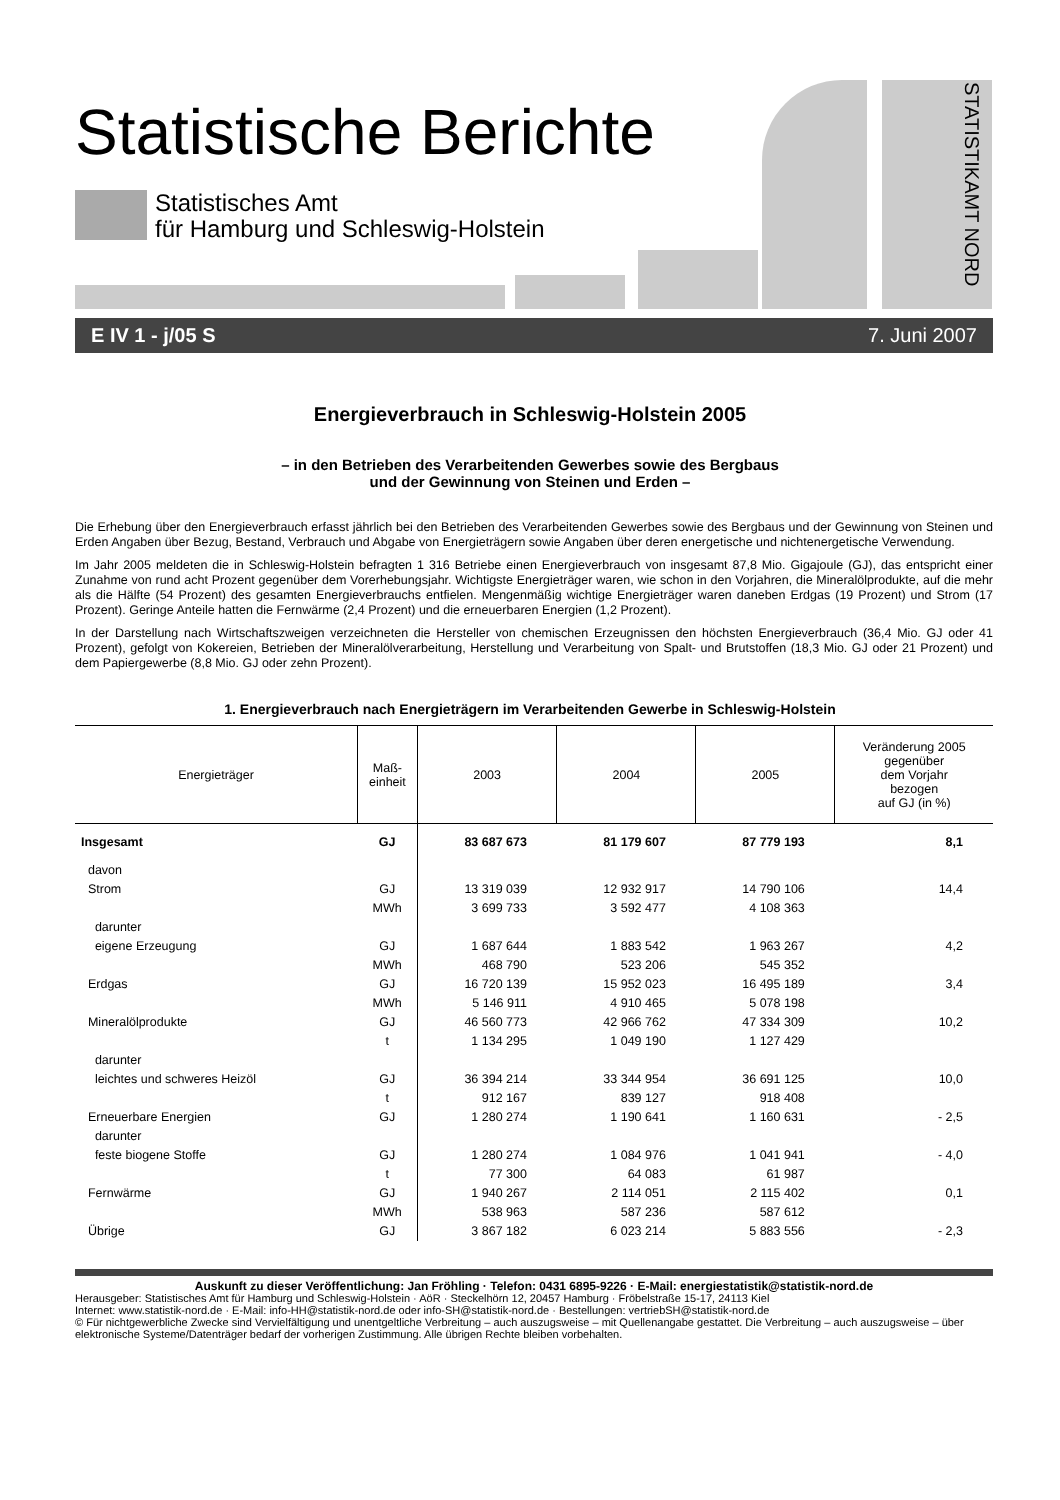Statistische Berichte
Statistisches Amt
für Hamburg und Schleswig-Holstein
STATISTIKAMT NORD
E IV 1 - j/05 S 7. Juni 2007
Energieverbrauch in Schleswig-Holstein 2005
– in den Betrieben des Verarbeitenden Gewerbes sowie des Bergbaus
und der Gewinnung von Steinen und Erden –
Die Erhebung über den Energieverbrauch erfasst jährlich bei den Betrieben des Verarbeitenden Gewerbes sowie des Bergbaus und der Gewinnung von Steinen und Erden Angaben über Bezug, Bestand, Verbrauch und Abgabe von Energieträgern sowie Angaben über deren energetische und nichtenergetische Verwendung.
Im Jahr 2005 meldeten die in Schleswig-Holstein befragten 1 316 Betriebe einen Energieverbrauch von insgesamt 87,8 Mio. Gigajoule (GJ), das entspricht einer Zunahme von rund acht Prozent gegenüber dem Vorerhebungsjahr. Wichtigste Energieträger waren, wie schon in den Vorjahren, die Mineralölprodukte, auf die mehr als die Hälfte (54 Prozent) des gesamten Energieverbrauchs entfielen. Mengenmäßig wichtige Energieträger waren daneben Erdgas (19 Prozent) und Strom (17 Prozent). Geringe Anteile hatten die Fernwärme (2,4 Prozent) und die erneuerbaren Energien (1,2 Prozent).
In der Darstellung nach Wirtschaftszweigen verzeichneten die Hersteller von chemischen Erzeugnissen den höchsten Energieverbrauch (36,4 Mio. GJ oder 41 Prozent), gefolgt von Kokereien, Betrieben der Mineralölverarbeitung, Herstellung und Verarbeitung von Spalt- und Brutstoffen (18,3 Mio. GJ oder 21 Prozent) und dem Papiergewerbe (8,8 Mio. GJ oder zehn Prozent).
1. Energieverbrauch nach Energieträgern im Verarbeitenden Gewerbe in Schleswig-Holstein
| Energieträger | Maß- einheit | 2003 | 2004 | 2005 | Veränderung 2005 gegenüber dem Vorjahr bezogen auf GJ (in %) |
| --- | --- | --- | --- | --- | --- |
| Insgesamt | GJ | 83 687 673 | 81 179 607 | 87 779 193 | 8,1 |
| davon | | | | | |
| Strom | GJ | 13 319 039 | 12 932 917 | 14 790 106 | 14,4 |
| | MWh | 3 699 733 | 3 592 477 | 4 108 363 | |
| darunter | | | | | |
| eigene Erzeugung | GJ | 1 687 644 | 1 883 542 | 1 963 267 | 4,2 |
| | MWh | 468 790 | 523 206 | 545 352 | |
| Erdgas | GJ | 16 720 139 | 15 952 023 | 16 495 189 | 3,4 |
| | MWh | 5 146 911 | 4 910 465 | 5 078 198 | |
| Mineralölprodukte | GJ | 46 560 773 | 42 966 762 | 47 334 309 | 10,2 |
| | t | 1 134 295 | 1 049 190 | 1 127 429 | |
| darunter | | | | | |
| leichtes und schweres Heizöl | GJ | 36 394 214 | 33 344 954 | 36 691 125 | 10,0 |
| | t | 912 167 | 839 127 | 918 408 | |
| Erneuerbare Energien | GJ | 1 280 274 | 1 190 641 | 1 160 631 | - 2,5 |
| darunter | | | | | |
| feste biogene Stoffe | GJ | 1 280 274 | 1 084 976 | 1 041 941 | - 4,0 |
| | t | 77 300 | 64 083 | 61 987 | |
| Fernwärme | GJ | 1 940 267 | 2 114 051 | 2 115 402 | 0,1 |
| | MWh | 538 963 | 587 236 | 587 612 | |
| Übrige | GJ | 3 867 182 | 6 023 214 | 5 883 556 | - 2,3 |
Auskunft zu dieser Veröffentlichung: Jan Fröhling · Telefon: 0431 6895-9226 · E-Mail: energiestatistik@statistik-nord.de
Herausgeber: Statistisches Amt für Hamburg und Schleswig-Holstein · AöR · Steckelhörn 12, 20457 Hamburg · Fröbelstraße 15-17, 24113 Kiel
Internet: www.statistik-nord.de · E-Mail: info-HH@statistik-nord.de oder info-SH@statistik-nord.de · Bestellungen: vertriebSH@statistik-nord.de
© Für nichtgewerbliche Zwecke sind Vervielfältigung und unentgeltliche Verbreitung – auch auszugsweise – mit Quellenangabe gestattet. Die Verbreitung – auch auszugsweise – über elektronische Systeme/Datenträger bedarf der vorherigen Zustimmung. Alle übrigen Rechte bleiben vorbehalten.